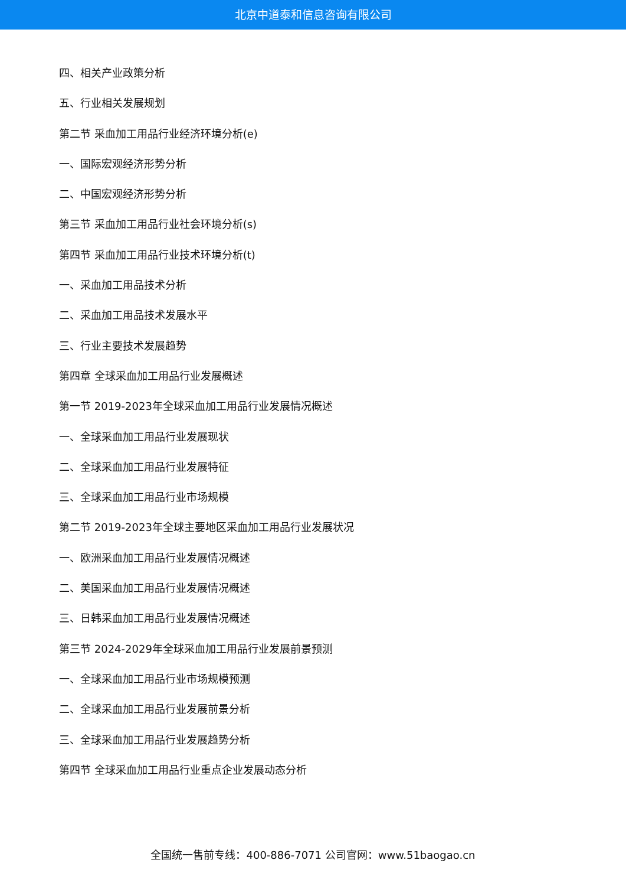北京中道泰和信息咨询有限公司
四、相关产业政策分析
五、行业相关发展规划
第二节 采血加工用品行业经济环境分析(e)
一、国际宏观经济形势分析
二、中国宏观经济形势分析
第三节 采血加工用品行业社会环境分析(s)
第四节 采血加工用品行业技术环境分析(t)
一、采血加工用品技术分析
二、采血加工用品技术发展水平
三、行业主要技术发展趋势
第四章 全球采血加工用品行业发展概述
第一节 2019-2023年全球采血加工用品行业发展情况概述
一、全球采血加工用品行业发展现状
二、全球采血加工用品行业发展特征
三、全球采血加工用品行业市场规模
第二节 2019-2023年全球主要地区采血加工用品行业发展状况
一、欧洲采血加工用品行业发展情况概述
二、美国采血加工用品行业发展情况概述
三、日韩采血加工用品行业发展情况概述
第三节 2024-2029年全球采血加工用品行业发展前景预测
一、全球采血加工用品行业市场规模预测
二、全球采血加工用品行业发展前景分析
三、全球采血加工用品行业发展趋势分析
第四节 全球采血加工用品行业重点企业发展动态分析
全国统一售前专线：400-886-7071 公司官网：www.51baogao.cn